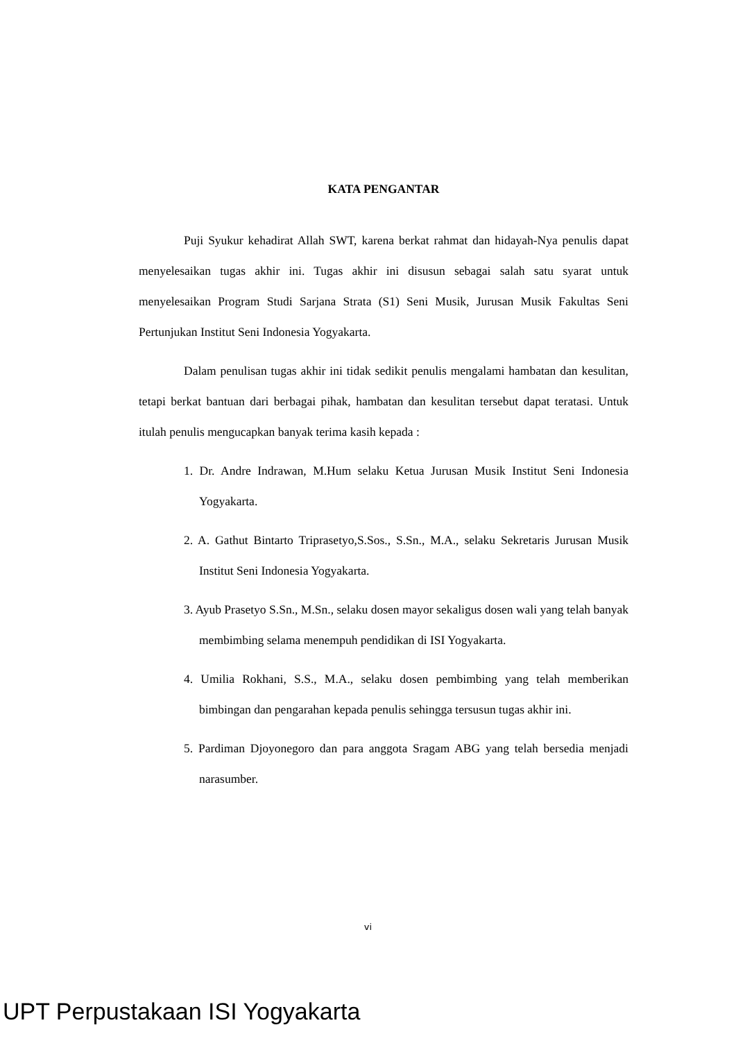KATA PENGANTAR
Puji Syukur kehadirat Allah SWT, karena berkat rahmat dan hidayah-Nya penulis dapat menyelesaikan tugas akhir ini. Tugas akhir ini disusun sebagai salah satu syarat untuk menyelesaikan Program Studi Sarjana Strata (S1) Seni Musik, Jurusan Musik Fakultas Seni Pertunjukan Institut Seni Indonesia Yogyakarta.
Dalam penulisan tugas akhir ini tidak sedikit penulis mengalami hambatan dan kesulitan, tetapi berkat bantuan dari berbagai pihak, hambatan dan kesulitan tersebut dapat teratasi. Untuk itulah penulis mengucapkan banyak terima kasih kepada :
1. Dr. Andre Indrawan, M.Hum selaku Ketua Jurusan Musik Institut Seni Indonesia Yogyakarta.
2. A. Gathut Bintarto Triprasetyo,S.Sos., S.Sn., M.A., selaku Sekretaris Jurusan Musik Institut Seni Indonesia Yogyakarta.
3. Ayub Prasetyo S.Sn., M.Sn., selaku dosen mayor sekaligus dosen wali yang telah banyak membimbing selama menempuh pendidikan di ISI Yogyakarta.
4. Umilia Rokhani, S.S., M.A., selaku dosen pembimbing yang telah memberikan bimbingan dan pengarahan kepada penulis sehingga tersusun tugas akhir ini.
5. Pardiman Djoyonegoro dan para anggota Sragam ABG yang telah bersedia menjadi narasumber.
vi
UPT Perpustakaan ISI Yogyakarta